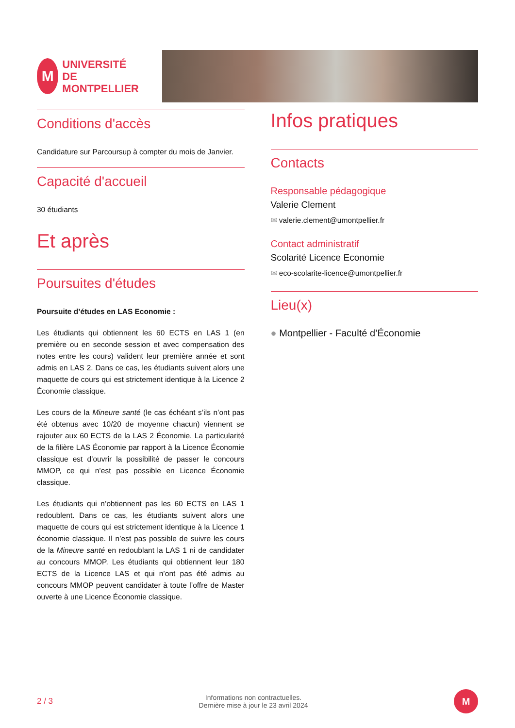M
UNIVERSITÉ DE
MONTPELLIER
Conditions d'accès
Candidature sur Parcoursup à compter du mois de Janvier.
Capacité d'accueil
30 étudiants
Et après
Poursuites d'études
Poursuite d’études en LAS Economie :
Les étudiants qui obtiennent les 60 ECTS en LAS 1 (en première ou en seconde session et avec compensation des notes entre les cours) valident leur première année et sont admis en LAS 2. Dans ce cas, les étudiants suivent alors une maquette de cours qui est strictement identique à la Licence 2 Économie classique.
Les cours de la Mineure santé (le cas échéant s’ils n’ont pas été obtenus avec 10/20 de moyenne chacun) viennent se rajouter aux 60 ECTS de la LAS 2 Économie. La particularité de la filière LAS Économie par rapport à la Licence Économie classique est d’ouvrir la possibilité de passer le concours MMOP, ce qui n’est pas possible en Licence Économie classique.
Les étudiants qui n’obtiennent pas les 60 ECTS en LAS 1 redoublent. Dans ce cas, les étudiants suivent alors une maquette de cours qui est strictement identique à la Licence 1 économie classique. Il n’est pas possible de suivre les cours de la Mineure santé en redoublant la LAS 1 ni de candidater au concours MMOP. Les étudiants qui obtiennent leur 180 ECTS de la Licence LAS et qui n’ont pas été admis au concours MMOP peuvent candidater à toute l’offre de Master ouverte à une Licence Économie classique.
Infos pratiques
Contacts
Responsable pédagogique
Valerie Clement
✉ valerie.clement@umontpellier.fr
Contact administratif
Scolarité Licence Economie
✉ eco-scolarite-licence@umontpellier.fr
Lieu(x)
● Montpellier - Faculté d’Économie
2 / 3 Informations non contractuelles.
Dernière mise à jour le 23 avril 2024 M